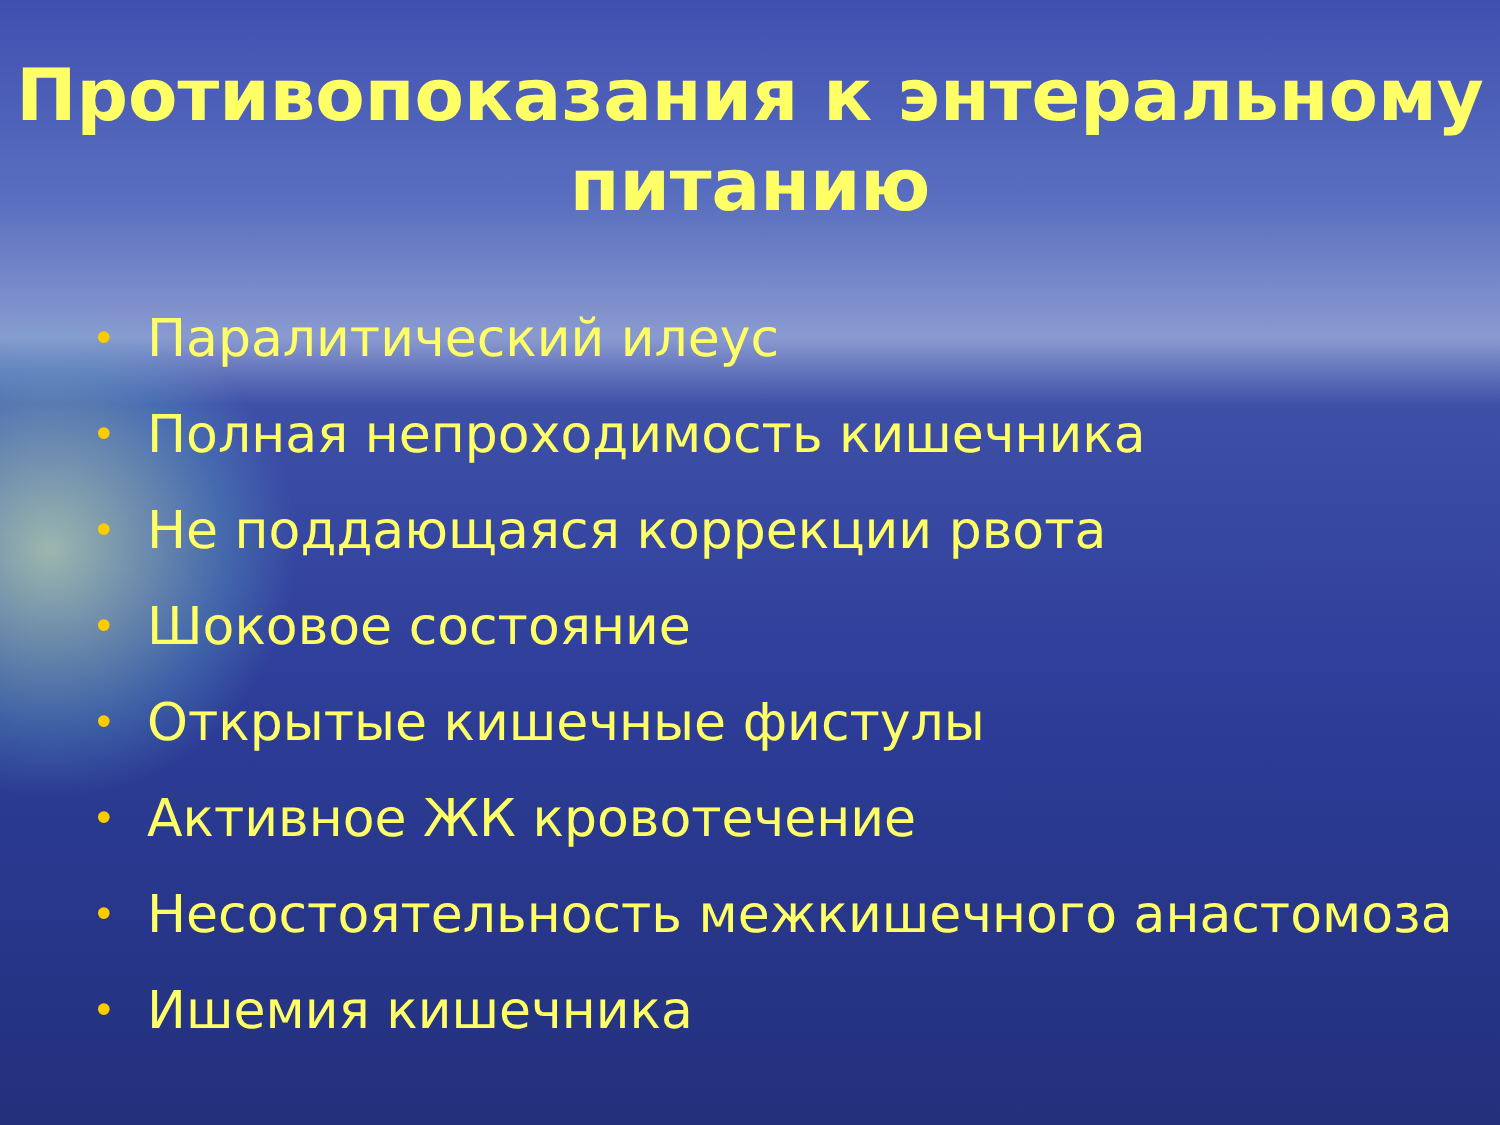Противопоказания к энтеральному
питанию
• Паралитический илеус
• Полная непроходимость кишечника
• Не поддающаяся коррекции рвота
• Шоковое состояние
• Открытые кишечные фистулы
• Активное ЖК кровотечение
• Несостоятельность межкишечного анастомоза
• Ишемия кишечника